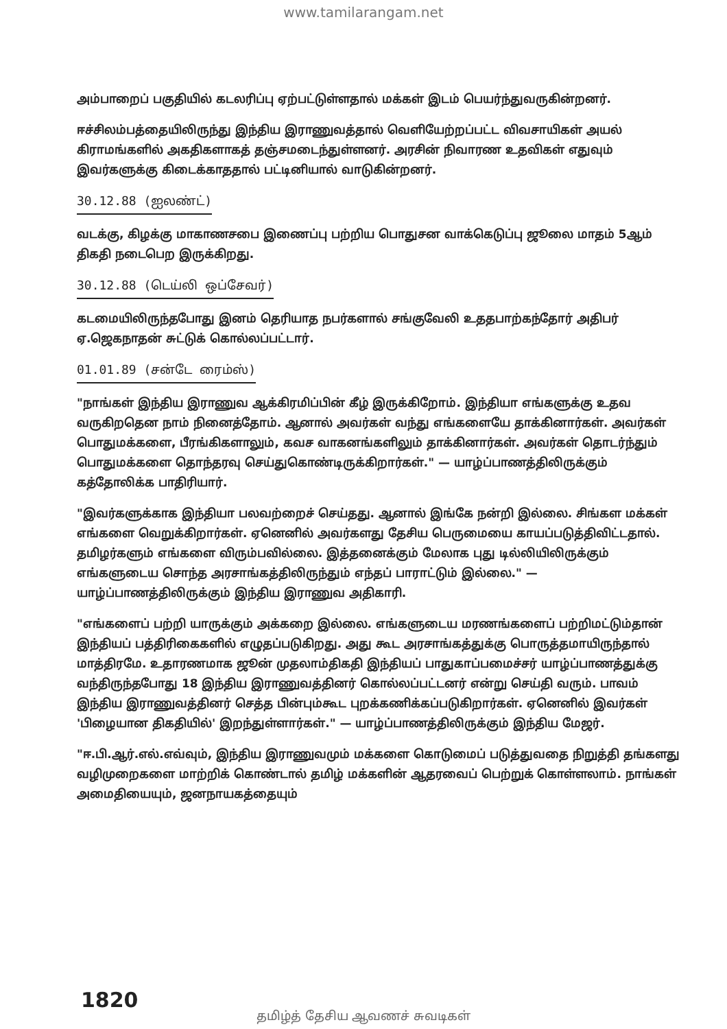www.tamilarangam.net
அம்பாறைப் பகுதியில் கடலரிப்பு ஏற்பட்டுள்ளதால் மக்கள் இடம் பெயர்ந்துவருகின்றனர்.
ஈச்சிலம்பத்தையிலிருந்து இந்திய இராணுவத்தால் வெளியேற்றப்பட்ட விவசாயிகள் அயல் கிராமங்களில் அகதிகளாகத் தஞ்சமடைந்துள்ளனர். அரசின் நிவாரண உதவிகள் எதுவும் இவர்களுக்கு கிடைக்காததால் பட்டினியால் வாடுகின்றனர்.
30.12.88 (ஐலண்ட்)
வடக்கு, கிழக்கு மாகாணசபை இணைப்பு பற்றிய பொதுசன வாக்கெடுப்பு ஜூலை மாதம் 5ஆம் திகதி நடைபெற இருக்கிறது.
30.12.88 (டெய்லி ஒப்சேவர்)
கடமையிலிருந்தபோது இனம் தெரியாத நபர்களால் சங்குவேலி உததபாற்கந்தோர் அதிபர் ஏ.ஜெகநாதன் சுட்டுக் கொல்லப்பட்டார்.
01.01.89 (சன்டே ரைம்ஸ்)
"நாங்கள் இந்திய இராணுவ ஆக்கிரமிப்பின் கீழ் இருக்கிறோம். இந்தியா எங்களுக்கு உதவ வருகிறதென நாம் நினைத்தோம். ஆனால் அவர்கள் வந்து எங்களையே தாக்கினார்கள். அவர்கள் பொதுமக்களை, பீரங்கிகளாலும், கவச வாகனங்களிலும் தாக்கினார்கள். அவர்கள் தொடர்ந்தும் பொதுமக்களை தொந்தரவு செய்துகொண்டிருக்கிறார்கள்." — யாழ்ப்பாணத்திலிருக்கும் கத்தோலிக்க பாதிரியார்.
"இவர்களுக்காக இந்தியா பலவற்றைச் செய்தது. ஆனால் இங்கே நன்றி இல்லை. சிங்கள மக்கள் எங்களை வெறுக்கிறார்கள். ஏனெனில் அவர்களது தேசிய பெருமையை காயப்படுத்திவிட்டதால். தமிழர்களும் எங்களை விரும்பவில்லை. இத்தனைக்கும் மேலாக புது டில்லியிலிருக்கும் எங்களுடைய சொந்த அரசாங்கத்திலிருந்தும் எந்தப் பாராட்டும் இல்லை." — யாழ்ப்பாணத்திலிருக்கும் இந்திய இராணுவ அதிகாரி.
"எங்களைப் பற்றி யாருக்கும் அக்கறை இல்லை. எங்களுடைய மரணங்களைப் பற்றிமட்டும்தான் இந்தியப் பத்திரிகைகளில் எழுதப்படுகிறது. அது கூட அரசாங்கத்துக்கு பொருத்தமாயிருந்தால் மாத்திரமே. உதாரணமாக ஜூன் முதலாம்திகதி இந்தியப் பாதுகாப்பமைச்சர் யாழ்ப்பாணத்துக்கு வந்திருந்தபோது 18 இந்திய இராணுவத்தினர் கொல்லப்பட்டனர் என்று செய்தி வரும். பாவம் இந்திய இராணுவத்தினர் செத்த பின்பும்கூட புறக்கணிக்கப்படுகிறார்கள். ஏனெனில் இவர்கள் 'பிழையான திகதியில்' இறந்துள்ளார்கள்." — யாழ்ப்பாணத்திலிருக்கும் இந்திய மேஜர்.
"ஈ.பி.ஆர்.எல்.எவ்வும், இந்திய இராணுவமும் மக்களை கொடுமைப் படுத்துவதை நிறுத்தி தங்களது வழிமுறைகளை மாற்றிக் கொண்டால் தமிழ் மக்களின் ஆதரவைப் பெற்றுக் கொள்ளலாம். நாங்கள் அமைதியையும், ஜனநாயகத்தையும்
1820
தமிழ்த் தேசிய ஆவணச் சுவடிகள்